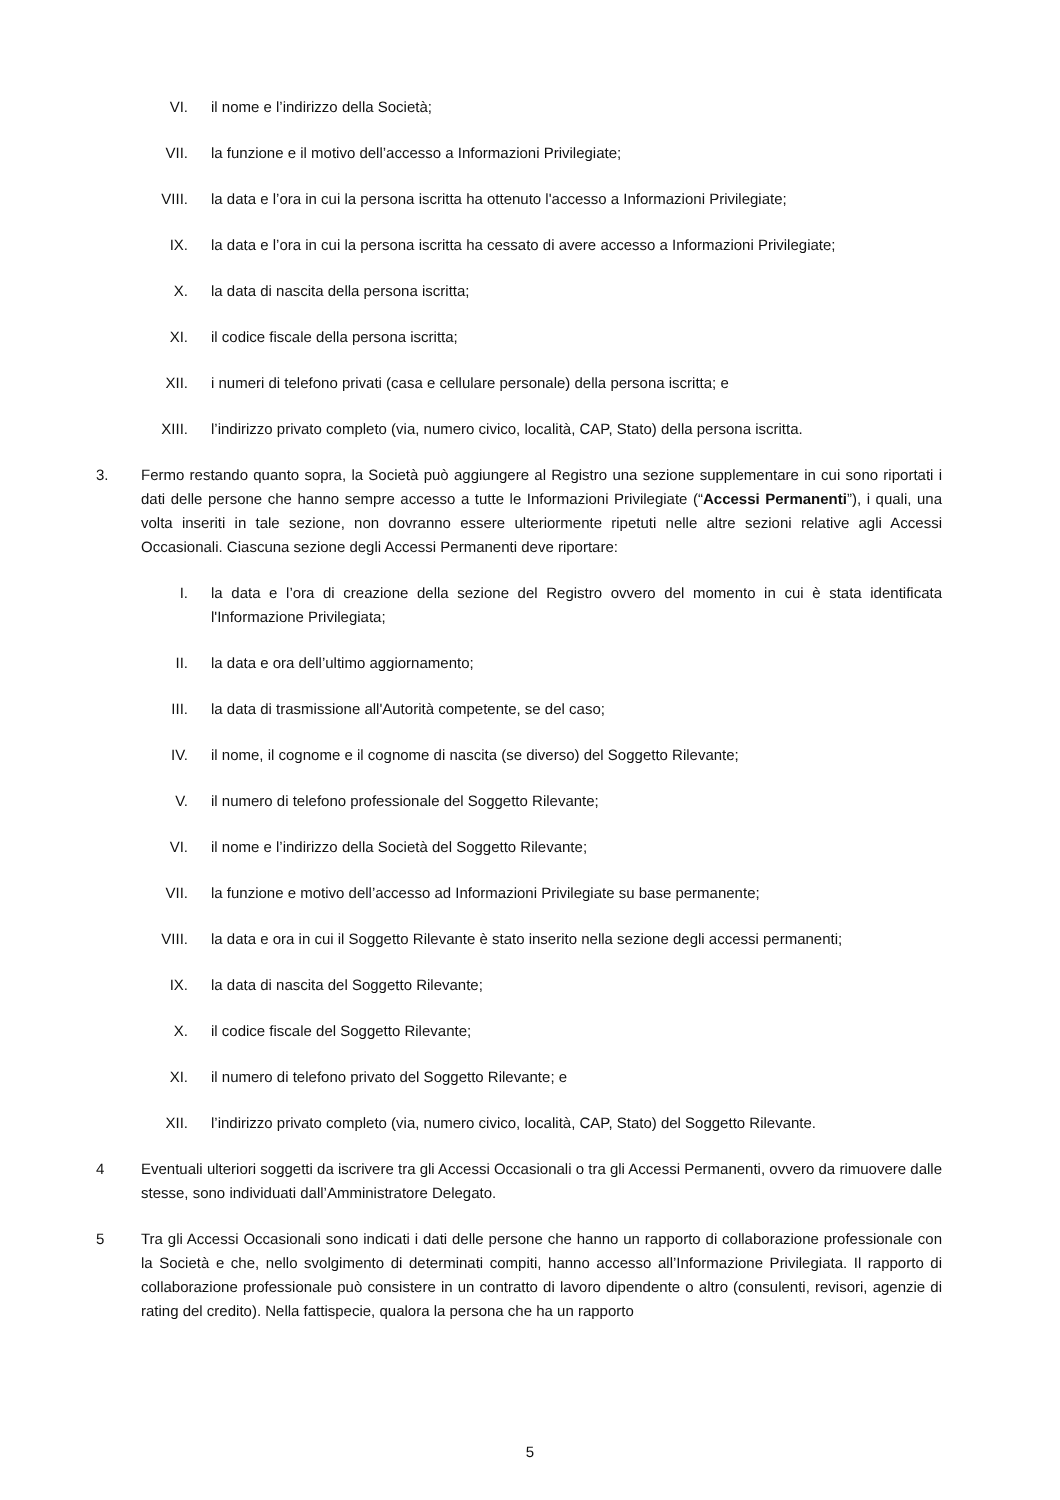VI. il nome e l’indirizzo della Società;
VII. la funzione e il motivo dell’accesso a Informazioni Privilegiate;
VIII. la data e l’ora in cui la persona iscritta ha ottenuto l'accesso a Informazioni Privilegiate;
IX. la data e l’ora in cui la persona iscritta ha cessato di avere accesso a Informazioni Privilegiate;
X. la data di nascita della persona iscritta;
XI. il codice fiscale della persona iscritta;
XII. i numeri di telefono privati (casa e cellulare personale) della persona iscritta; e
XIII. l’indirizzo privato completo (via, numero civico, località, CAP, Stato) della persona iscritta.
3. Fermo restando quanto sopra, la Società può aggiungere al Registro una sezione supplementare in cui sono riportati i dati delle persone che hanno sempre accesso a tutte le Informazioni Privilegiate (“Accessi Permanenti”), i quali, una volta inseriti in tale sezione, non dovranno essere ulteriormente ripetuti nelle altre sezioni relative agli Accessi Occasionali. Ciascuna sezione degli Accessi Permanenti deve riportare:
I. la data e l’ora di creazione della sezione del Registro ovvero del momento in cui è stata identificata l'Informazione Privilegiata;
II. la data e ora dell’ultimo aggiornamento;
III. la data di trasmissione all'Autorità competente, se del caso;
IV. il nome, il cognome e il cognome di nascita (se diverso) del Soggetto Rilevante;
V. il numero di telefono professionale del Soggetto Rilevante;
VI. il nome e l’indirizzo della Società del Soggetto Rilevante;
VII. la funzione e motivo dell’accesso ad Informazioni Privilegiate su base permanente;
VIII. la data e ora in cui il Soggetto Rilevante è stato inserito nella sezione degli accessi permanenti;
IX. la data di nascita del Soggetto Rilevante;
X. il codice fiscale del Soggetto Rilevante;
XI. il numero di telefono privato del Soggetto Rilevante; e
XII. l’indirizzo privato completo (via, numero civico, località, CAP, Stato) del Soggetto Rilevante.
4 Eventuali ulteriori soggetti da iscrivere tra gli Accessi Occasionali o tra gli Accessi Permanenti, ovvero da rimuovere dalle stesse, sono individuati dall’Amministratore Delegato.
5 Tra gli Accessi Occasionali sono indicati i dati delle persone che hanno un rapporto di collaborazione professionale con la Società e che, nello svolgimento di determinati compiti, hanno accesso all’Informazione Privilegiata. Il rapporto di collaborazione professionale può consistere in un contratto di lavoro dipendente o altro (consulenti, revisori, agenzie di rating del credito). Nella fattispecie, qualora la persona che ha un rapporto
5